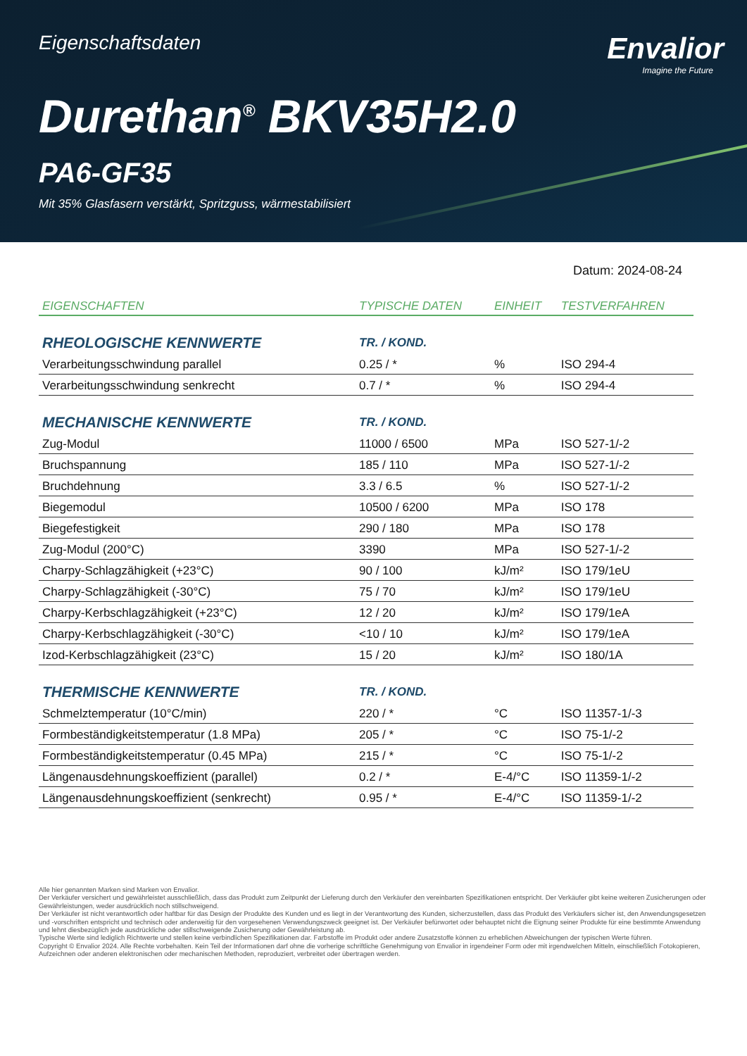Eigenschaftsdaten
Envalior
Imagine the Future
Durethan<sup>®</sup> BKV35H2.0
PA6-GF35
Mit 35% Glasfasern verstärkt, Spritzguss, wärmestabilisiert
Datum: 2024-08-24
| EIGENSCHAFTEN | TYPISCHE DATEN | EINHEIT | TESTVERFAHREN |
| --- | --- | --- | --- |
| RHEOLOGISCHE KENNWERTE | TR. / KOND. | | |
| Verarbeitungsschwindung parallel | 0.25 / * | % | ISO 294-4 |
| Verarbeitungsschwindung senkrecht | 0.7 / * | % | ISO 294-4 |
| MECHANISCHE KENNWERTE | TR. / KOND. | | |
| Zug-Modul | 11000 / 6500 | MPa | ISO 527-1/-2 |
| Bruchspannung | 185 / 110 | MPa | ISO 527-1/-2 |
| Bruchdehnung | 3.3 / 6.5 | % | ISO 527-1/-2 |
| Biegemodul | 10500 / 6200 | MPa | ISO 178 |
| Biegefestigkeit | 290 / 180 | MPa | ISO 178 |
| Zug-Modul (200°C) | 3390 | MPa | ISO 527-1/-2 |
| Charpy-Schlagzähigkeit (+23°C) | 90 / 100 | kJ/m² | ISO 179/1eU |
| Charpy-Schlagzähigkeit (-30°C) | 75 / 70 | kJ/m² | ISO 179/1eU |
| Charpy-Kerbschlagzähigkeit (+23°C) | 12 / 20 | kJ/m² | ISO 179/1eA |
| Charpy-Kerbschlagzähigkeit (-30°C) | <10 / 10 | kJ/m² | ISO 179/1eA |
| Izod-Kerbschlagzähigkeit (23°C) | 15 / 20 | kJ/m² | ISO 180/1A |
| THERMISCHE KENNWERTE | TR. / KOND. | | |
| Schmelztemperatur (10°C/min) | 220 / * | °C | ISO 11357-1/-3 |
| Formbeständigkeitstemperatur (1.8 MPa) | 205 / * | °C | ISO 75-1/-2 |
| Formbeständigkeitstemperatur (0.45 MPa) | 215 / * | °C | ISO 75-1/-2 |
| Längenausdehnungskoeffizient (parallel) | 0.2 / * | E-4/°C | ISO 11359-1/-2 |
| Längenausdehnungskoeffizient (senkrecht) | 0.95 / * | E-4/°C | ISO 11359-1/-2 |
Alle hier genannten Marken sind Marken von Envalior.
Der Verkäufer versichert und gewährleistet ausschließlich, dass das Produkt zum Zeitpunkt der Lieferung durch den Verkäufer den vereinbarten Spezifikationen entspricht. Der Verkäufer gibt keine weiteren Zusicherungen oder Gewährleistungen, weder ausdrücklich noch stillschweigend.
Der Verkäufer ist nicht verantwortlich oder haftbar für das Design der Produkte des Kunden und es liegt in der Verantwortung des Kunden, sicherzustellen, dass das Produkt des Verkäufers sicher ist, den Anwendungsgesetzen und -vorschriften entspricht und technisch oder anderweitig für den vorgesehenen Verwendungszweck geeignet ist. Der Verkäufer befürwortet oder behauptet nicht die Eignung seiner Produkte für eine bestimmte Anwendung und lehnt diesbezüglich jede ausdrückliche oder stillschweigende Zusicherung oder Gewährleistung ab.
Typische Werte sind lediglich Richtwerte und stellen keine verbindlichen Spezifikationen dar. Farbstoffe im Produkt oder andere Zusatzstoffe können zu erheblichen Abweichungen der typischen Werte führen.
Copyright © Envalior 2024. Alle Rechte vorbehalten. Kein Teil der Informationen darf ohne die vorherige schriftliche Genehmigung von Envalior in irgendeiner Form oder mit irgendwelchen Mitteln, einschließlich Fotokopieren, Aufzeichnen oder anderen elektronischen oder mechanischen Methoden, reproduziert, verbreitet oder übertragen werden.